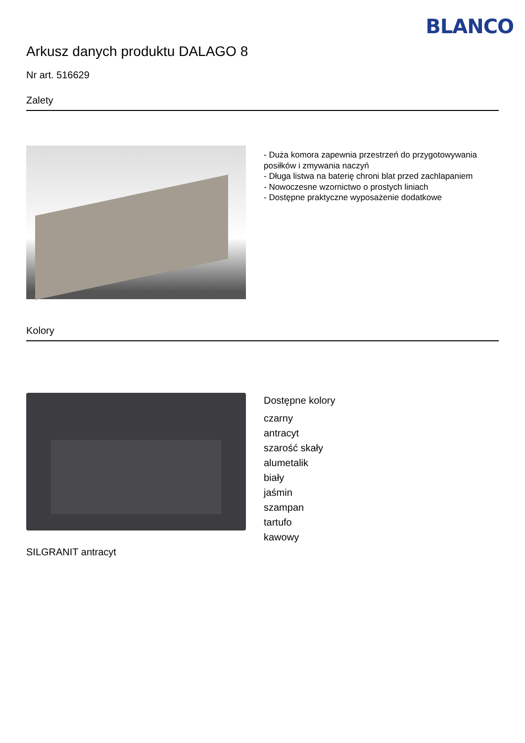BLANCO
Arkusz danych produktu DALAGO 8
Nr art. 516629
Zalety
- Duża komora zapewnia przestrzeń do przygotowywania posiłków i zmywania naczyń
- Długa listwa na baterię chroni blat przed zachlapaniem
- Nowoczesne wzornictwo o prostych liniach
- Dostępne praktyczne wyposażenie dodatkowe
Kolory
SILGRANIT antracyt
Dostępne kolory
czarny
antracyt
szarość skały
alumetalik
biały
jaśmin
szampan
tartufo
kawowy